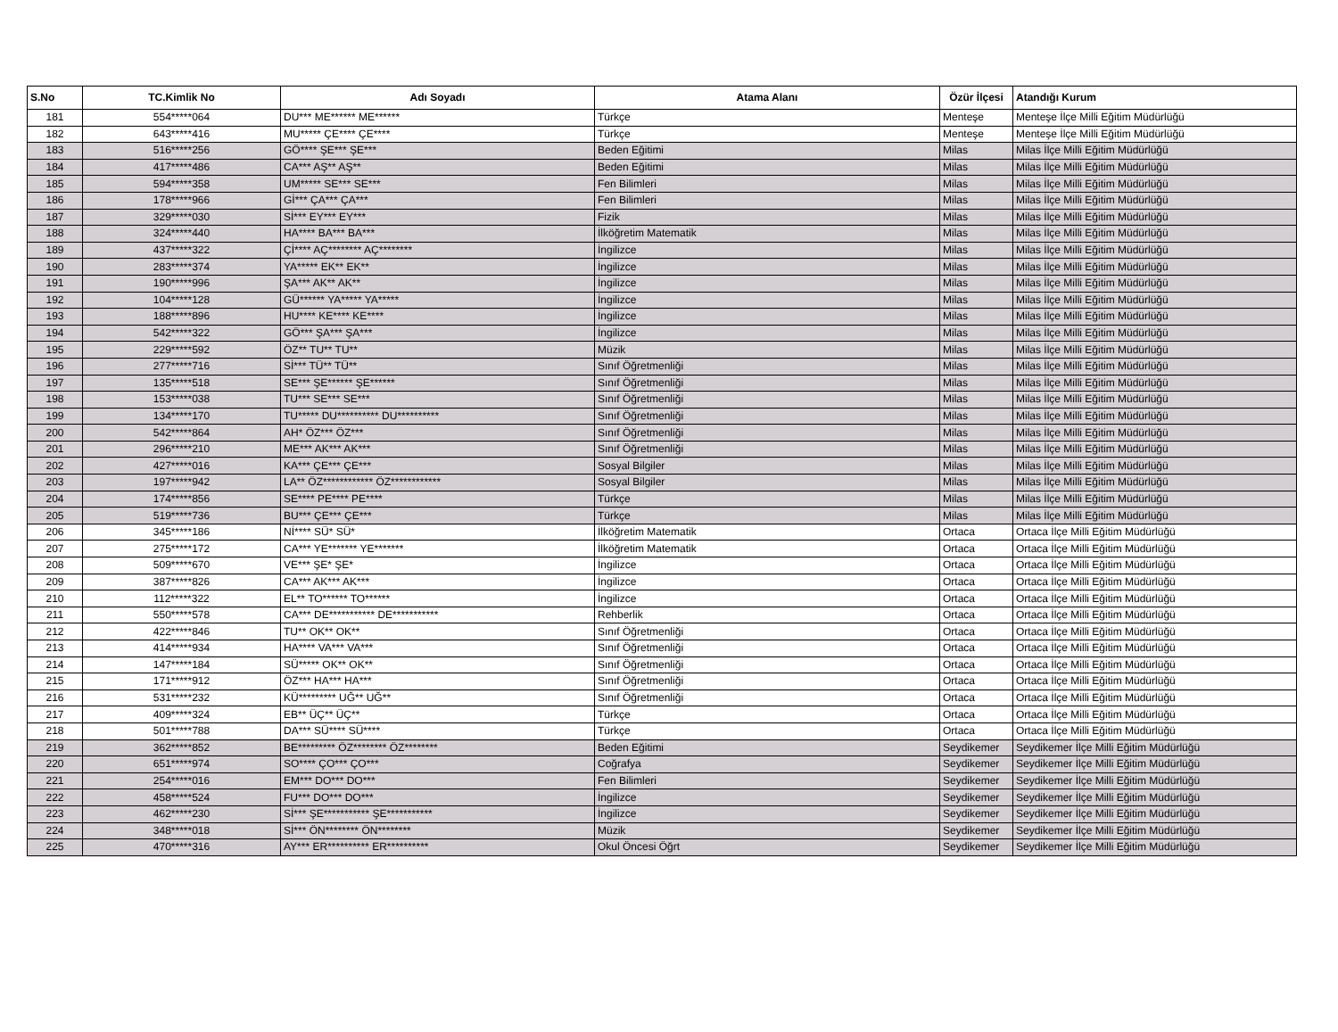| S.No | TC.Kimlik No | Adı Soyadı | Atama Alanı | Özür İlçesi | Atandığı Kurum |
| --- | --- | --- | --- | --- | --- |
| 181 | 554*****064 | DU*** ME****** ME****** | Türkçe | Menteşe | Menteşe İlçe Milli Eğitim Müdürlüğü |
| 182 | 643*****416 | MU***** ÇE**** ÇE**** | Türkçe | Menteşe | Menteşe İlçe Milli Eğitim Müdürlüğü |
| 183 | 516*****256 | GÖ**** ŞE*** ŞE*** | Beden Eğitimi | Milas | Milas İlçe Milli Eğitim Müdürlüğü |
| 184 | 417*****486 | CA*** AŞ** AŞ** | Beden Eğitimi | Milas | Milas İlçe Milli Eğitim Müdürlüğü |
| 185 | 594*****358 | UM***** SE*** SE*** | Fen Bilimleri | Milas | Milas İlçe Milli Eğitim Müdürlüğü |
| 186 | 178*****966 | Gİ*** ÇA*** ÇA*** | Fen Bilimleri | Milas | Milas İlçe Milli Eğitim Müdürlüğü |
| 187 | 329*****030 | Sİ*** EY*** EY*** | Fizik | Milas | Milas İlçe Milli Eğitim Müdürlüğü |
| 188 | 324*****440 | HA**** BA*** BA*** | İlköğretim Matematik | Milas | Milas İlçe Milli Eğitim Müdürlüğü |
| 189 | 437*****322 | Çİ**** AÇ******** AÇ******** | İngilizce | Milas | Milas İlçe Milli Eğitim Müdürlüğü |
| 190 | 283*****374 | YA***** EK** EK** | İngilizce | Milas | Milas İlçe Milli Eğitim Müdürlüğü |
| 191 | 190*****996 | ŞA*** AK** AK** | İngilizce | Milas | Milas İlçe Milli Eğitim Müdürlüğü |
| 192 | 104*****128 | GÜ****** YA***** YA***** | İngilizce | Milas | Milas İlçe Milli Eğitim Müdürlüğü |
| 193 | 188*****896 | HU**** KE**** KE**** | İngilizce | Milas | Milas İlçe Milli Eğitim Müdürlüğü |
| 194 | 542*****322 | GÖ*** ŞA*** ŞA*** | İngilizce | Milas | Milas İlçe Milli Eğitim Müdürlüğü |
| 195 | 229*****592 | ÖZ** TU** TU** | Müzik | Milas | Milas İlçe Milli Eğitim Müdürlüğü |
| 196 | 277*****716 | Sİ*** TÜ** TÜ** | Sınıf Öğretmenliği | Milas | Milas İlçe Milli Eğitim Müdürlüğü |
| 197 | 135*****518 | SE*** ŞE****** ŞE****** | Sınıf Öğretmenliği | Milas | Milas İlçe Milli Eğitim Müdürlüğü |
| 198 | 153*****038 | TU*** SE*** SE*** | Sınıf Öğretmenliği | Milas | Milas İlçe Milli Eğitim Müdürlüğü |
| 199 | 134*****170 | TU***** DU********** DU********** | Sınıf Öğretmenliği | Milas | Milas İlçe Milli Eğitim Müdürlüğü |
| 200 | 542*****864 | AH* ÖZ*** ÖZ*** | Sınıf Öğretmenliği | Milas | Milas İlçe Milli Eğitim Müdürlüğü |
| 201 | 296*****210 | ME*** AK*** AK*** | Sınıf Öğretmenliği | Milas | Milas İlçe Milli Eğitim Müdürlüğü |
| 202 | 427*****016 | KA*** ÇE*** ÇE*** | Sosyal Bilgiler | Milas | Milas İlçe Milli Eğitim Müdürlüğü |
| 203 | 197*****942 | LA** ÖZ************ ÖZ************ | Sosyal Bilgiler | Milas | Milas İlçe Milli Eğitim Müdürlüğü |
| 204 | 174*****856 | SE**** PE**** PE**** | Türkçe | Milas | Milas İlçe Milli Eğitim Müdürlüğü |
| 205 | 519*****736 | BU*** ÇE*** ÇE*** | Türkçe | Milas | Milas İlçe Milli Eğitim Müdürlüğü |
| 206 | 345*****186 | Nİ**** SÜ* SÜ* | İlköğretim Matematik | Ortaca | Ortaca İlçe Milli Eğitim Müdürlüğü |
| 207 | 275*****172 | CA*** YE******* YE******* | İlköğretim Matematik | Ortaca | Ortaca İlçe Milli Eğitim Müdürlüğü |
| 208 | 509*****670 | VE*** ŞE* ŞE* | İngilizce | Ortaca | Ortaca İlçe Milli Eğitim Müdürlüğü |
| 209 | 387*****826 | CA*** AK*** AK*** | İngilizce | Ortaca | Ortaca İlçe Milli Eğitim Müdürlüğü |
| 210 | 112*****322 | EL** TO****** TO****** | İngilizce | Ortaca | Ortaca İlçe Milli Eğitim Müdürlüğü |
| 211 | 550*****578 | CA*** DE*********** DE*********** | Rehberlik | Ortaca | Ortaca İlçe Milli Eğitim Müdürlüğü |
| 212 | 422*****846 | TU** OK** OK** | Sınıf Öğretmenliği | Ortaca | Ortaca İlçe Milli Eğitim Müdürlüğü |
| 213 | 414*****934 | HA**** VA*** VA*** | Sınıf Öğretmenliği | Ortaca | Ortaca İlçe Milli Eğitim Müdürlüğü |
| 214 | 147*****184 | SÜ***** OK** OK** | Sınıf Öğretmenliği | Ortaca | Ortaca İlçe Milli Eğitim Müdürlüğü |
| 215 | 171*****912 | ÖZ*** HA*** HA*** | Sınıf Öğretmenliği | Ortaca | Ortaca İlçe Milli Eğitim Müdürlüğü |
| 216 | 531*****232 | KÜ********* UĞ** UĞ** | Sınıf Öğretmenliği | Ortaca | Ortaca İlçe Milli Eğitim Müdürlüğü |
| 217 | 409*****324 | EB** ÜÇ** ÜÇ** | Türkçe | Ortaca | Ortaca İlçe Milli Eğitim Müdürlüğü |
| 218 | 501*****788 | DA*** SÜ**** SÜ**** | Türkçe | Ortaca | Ortaca İlçe Milli Eğitim Müdürlüğü |
| 219 | 362*****852 | BE********* ÖZ******** ÖZ******** | Beden Eğitimi | Seydikemer | Seydikemer İlçe Milli Eğitim Müdürlüğü |
| 220 | 651*****974 | SO**** ÇO*** ÇO*** | Coğrafya | Seydikemer | Seydikemer İlçe Milli Eğitim Müdürlüğü |
| 221 | 254*****016 | EM*** DO*** DO*** | Fen Bilimleri | Seydikemer | Seydikemer İlçe Milli Eğitim Müdürlüğü |
| 222 | 458*****524 | FU*** DO*** DO*** | İngilizce | Seydikemer | Seydikemer İlçe Milli Eğitim Müdürlüğü |
| 223 | 462*****230 | Sİ*** ŞE*********** ŞE*********** | İngilizce | Seydikemer | Seydikemer İlçe Milli Eğitim Müdürlüğü |
| 224 | 348*****018 | Sİ*** ÖN******** ÖN******** | Müzik | Seydikemer | Seydikemer İlçe Milli Eğitim Müdürlüğü |
| 225 | 470*****316 | AY*** ER********** ER********** | Okul Öncesi Öğrt | Seydikemer | Seydikemer İlçe Milli Eğitim Müdürlüğü |